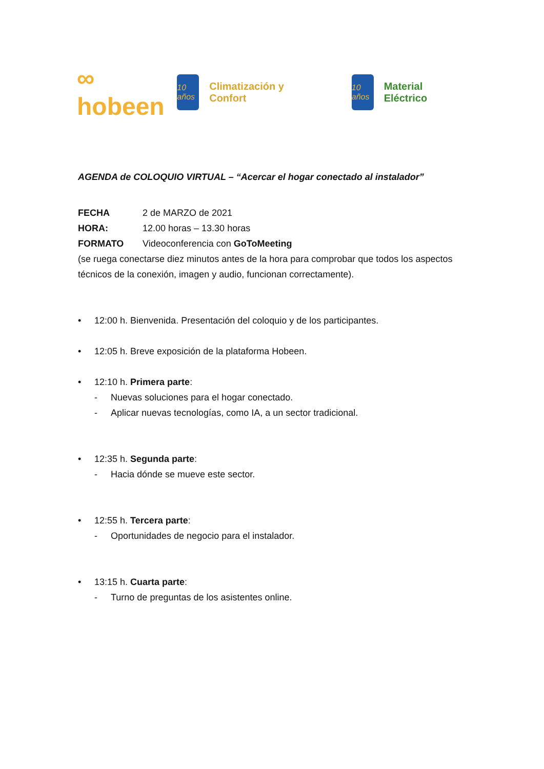∞
hobeen
10 años
Climatización y Confort
10 años
Material Eléctrico
AGENDA de COLOQUIO VIRTUAL – “Acercar el hogar conectado al instalador”
FECHA 2 de MARZO de 2021
HORA: 12.00 horas – 13.30 horas
FORMATO Videoconferencia con GoToMeeting
(se ruega conectarse diez minutos antes de la hora para comprobar que todos los aspectos técnicos de la conexión, imagen y audio, funcionan correctamente).
• 12:00 h. Bienvenida. Presentación del coloquio y de los participantes.
• 12:05 h. Breve exposición de la plataforma Hobeen.
• 12:10 h. Primera parte:
- Nuevas soluciones para el hogar conectado.
- Aplicar nuevas tecnologías, como IA, a un sector tradicional.
• 12:35 h. Segunda parte:
- Hacia dónde se mueve este sector.
• 12:55 h. Tercera parte:
- Oportunidades de negocio para el instalador.
• 13:15 h. Cuarta parte:
- Turno de preguntas de los asistentes online.